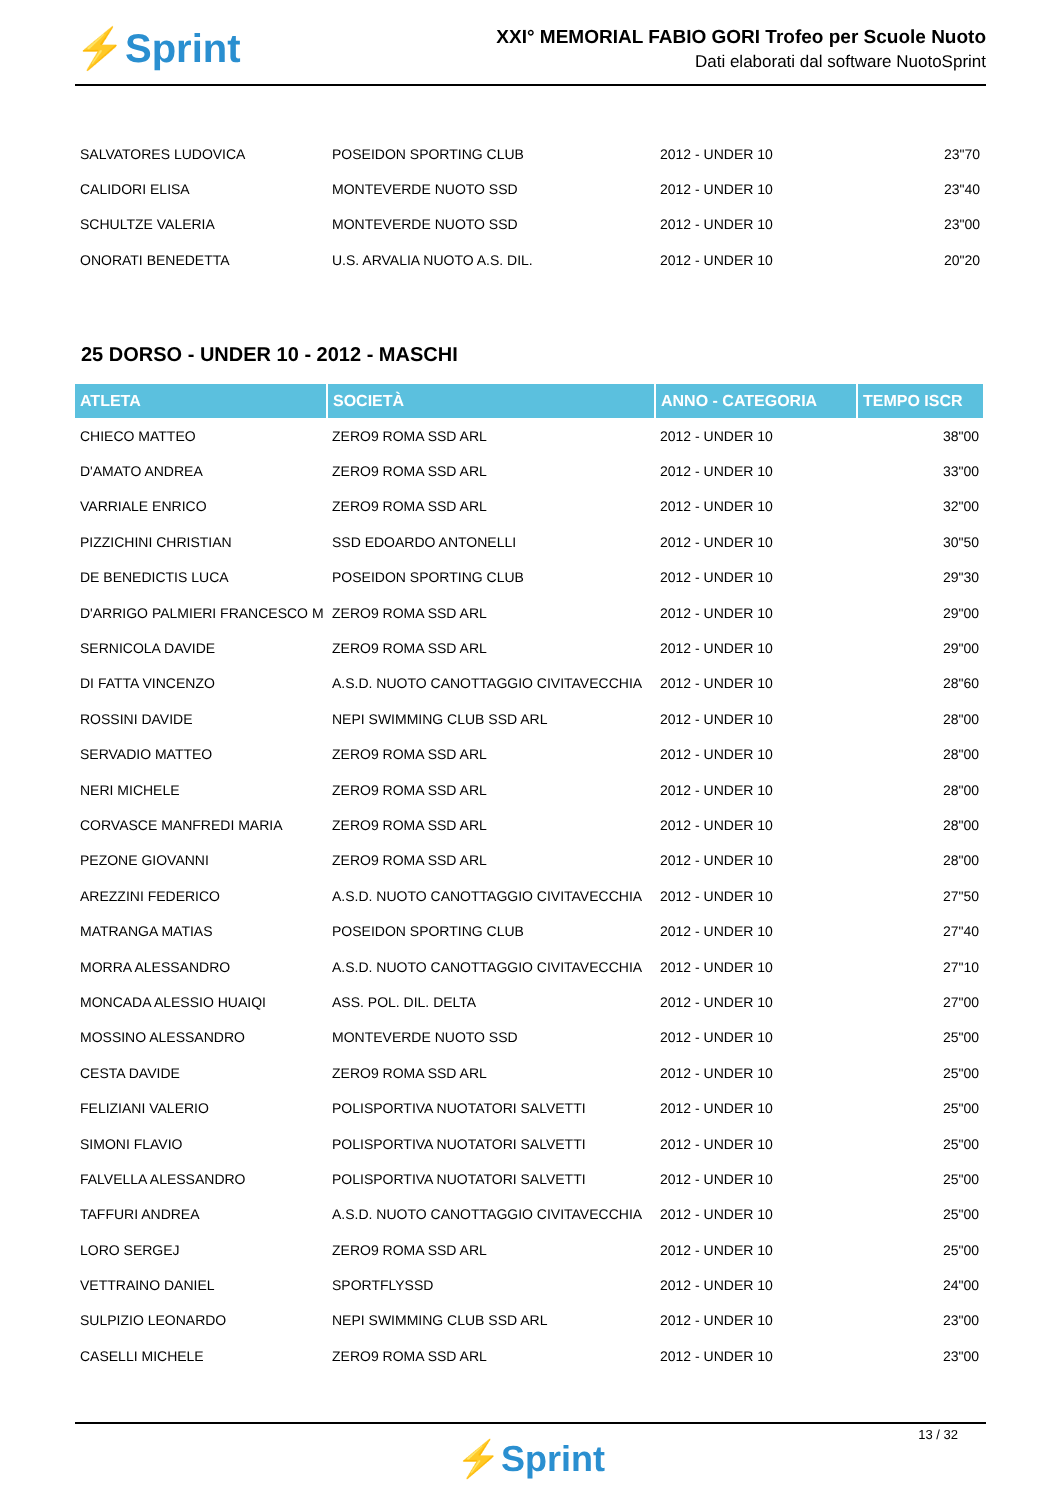⚡Sprint
XXI° MEMORIAL FABIO GORI Trofeo per Scuole Nuoto
Dati elaborati dal software NuotoSprint
| SALVATORES LUDOVICA | POSEIDON SPORTING CLUB | 2012 - UNDER 10 | 23"70 |
| CALIDORI ELISA | MONTEVERDE NUOTO SSD | 2012 - UNDER 10 | 23"40 |
| SCHULTZE VALERIA | MONTEVERDE NUOTO SSD | 2012 - UNDER 10 | 23"00 |
| ONORATI BENEDETTA | U.S. ARVALIA NUOTO A.S. DIL. | 2012 - UNDER 10 | 20"20 |
25 DORSO - UNDER 10 - 2012 - MASCHI
| ATLETA | SOCIETÀ | ANNO - CATEGORIA | TEMPO ISCR |
| --- | --- | --- | --- |
| CHIECO MATTEO | ZERO9 ROMA SSD ARL | 2012 - UNDER 10 | 38"00 |
| D'AMATO ANDREA | ZERO9 ROMA SSD ARL | 2012 - UNDER 10 | 33"00 |
| VARRIALE ENRICO | ZERO9 ROMA SSD ARL | 2012 - UNDER 10 | 32"00 |
| PIZZICHINI CHRISTIAN | SSD EDOARDO ANTONELLI | 2012 - UNDER 10 | 30"50 |
| DE BENEDICTIS LUCA | POSEIDON SPORTING CLUB | 2012 - UNDER 10 | 29"30 |
| D'ARRIGO PALMIERI FRANCESCO M | ZERO9 ROMA SSD ARL | 2012 - UNDER 10 | 29"00 |
| SERNICOLA DAVIDE | ZERO9 ROMA SSD ARL | 2012 - UNDER 10 | 29"00 |
| DI FATTA VINCENZO | A.S.D. NUOTO CANOTTAGGIO CIVITAVECCHIA | 2012 - UNDER 10 | 28"60 |
| ROSSINI DAVIDE | NEPI SWIMMING CLUB SSD ARL | 2012 - UNDER 10 | 28"00 |
| SERVADIO MATTEO | ZERO9 ROMA SSD ARL | 2012 - UNDER 10 | 28"00 |
| NERI MICHELE | ZERO9 ROMA SSD ARL | 2012 - UNDER 10 | 28"00 |
| CORVASCE MANFREDI MARIA | ZERO9 ROMA SSD ARL | 2012 - UNDER 10 | 28"00 |
| PEZONE GIOVANNI | ZERO9 ROMA SSD ARL | 2012 - UNDER 10 | 28"00 |
| AREZZINI FEDERICO | A.S.D. NUOTO CANOTTAGGIO CIVITAVECCHIA | 2012 - UNDER 10 | 27"50 |
| MATRANGA MATIAS | POSEIDON SPORTING CLUB | 2012 - UNDER 10 | 27"40 |
| MORRA ALESSANDRO | A.S.D. NUOTO CANOTTAGGIO CIVITAVECCHIA | 2012 - UNDER 10 | 27"10 |
| MONCADA ALESSIO HUAIQI | ASS. POL. DIL. DELTA | 2012 - UNDER 10 | 27"00 |
| MOSSINO ALESSANDRO | MONTEVERDE NUOTO SSD | 2012 - UNDER 10 | 25"00 |
| CESTA DAVIDE | ZERO9 ROMA SSD ARL | 2012 - UNDER 10 | 25"00 |
| FELIZIANI VALERIO | POLISPORTIVA NUOTATORI SALVETTI | 2012 - UNDER 10 | 25"00 |
| SIMONI FLAVIO | POLISPORTIVA NUOTATORI SALVETTI | 2012 - UNDER 10 | 25"00 |
| FALVELLA ALESSANDRO | POLISPORTIVA NUOTATORI SALVETTI | 2012 - UNDER 10 | 25"00 |
| TAFFURI ANDREA | A.S.D. NUOTO CANOTTAGGIO CIVITAVECCHIA | 2012 - UNDER 10 | 25"00 |
| LORO SERGEJ | ZERO9 ROMA SSD ARL | 2012 - UNDER 10 | 25"00 |
| VETTRAINO DANIEL | SPORTFLYSSD | 2012 - UNDER 10 | 24"00 |
| SULPIZIO LEONARDO | NEPI SWIMMING CLUB SSD ARL | 2012 - UNDER 10 | 23"00 |
| CASELLI MICHELE | ZERO9 ROMA SSD ARL | 2012 - UNDER 10 | 23"00 |
13 / 32
⚡Sprint